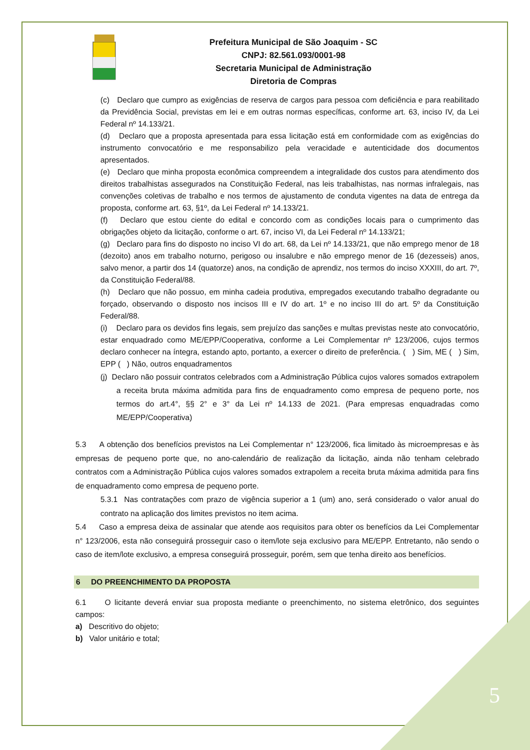Prefeitura Municipal de São Joaquim - SC
CNPJ: 82.561.093/0001-98
Secretaria Municipal de Administração
Diretoria de Compras
(c) Declaro que cumpro as exigências de reserva de cargos para pessoa com deficiência e para reabilitado da Previdência Social, previstas em lei e em outras normas específicas, conforme art. 63, inciso IV, da Lei Federal nº 14.133/21.
(d) Declaro que a proposta apresentada para essa licitação está em conformidade com as exigências do instrumento convocatório e me responsabilizo pela veracidade e autenticidade dos documentos apresentados.
(e) Declaro que minha proposta econômica compreendem a integralidade dos custos para atendimento dos direitos trabalhistas assegurados na Constituição Federal, nas leis trabalhistas, nas normas infralegais, nas convenções coletivas de trabalho e nos termos de ajustamento de conduta vigentes na data de entrega da proposta, conforme art. 63, §1º, da Lei Federal nº 14.133/21.
(f) Declaro que estou ciente do edital e concordo com as condições locais para o cumprimento das obrigações objeto da licitação, conforme o art. 67, inciso VI, da Lei Federal nº 14.133/21;
(g) Declaro para fins do disposto no inciso VI do art. 68, da Lei nº 14.133/21, que não emprego menor de 18 (dezoito) anos em trabalho noturno, perigoso ou insalubre e não emprego menor de 16 (dezesseis) anos, salvo menor, a partir dos 14 (quatorze) anos, na condição de aprendiz, nos termos do inciso XXXIII, do art. 7º, da Constituição Federal/88.
(h) Declaro que não possuo, em minha cadeia produtiva, empregados executando trabalho degradante ou forçado, observando o disposto nos incisos III e IV do art. 1º e no inciso III do art. 5º da Constituição Federal/88.
(i) Declaro para os devidos fins legais, sem prejuízo das sanções e multas previstas neste ato convocatório, estar enquadrado como ME/EPP/Cooperativa, conforme a Lei Complementar nº 123/2006, cujos termos declaro conhecer na íntegra, estando apto, portanto, a exercer o direito de preferência. ( ) Sim, ME ( ) Sim, EPP ( ) Não, outros enquadramentos
(j) Declaro não possuir contratos celebrados com a Administração Pública cujos valores somados extrapolem a receita bruta máxima admitida para fins de enquadramento como empresa de pequeno porte, nos termos do art.4°, §§ 2° e 3° da Lei nº 14.133 de 2021. (Para empresas enquadradas como ME/EPP/Cooperativa)
5.3 A obtenção dos benefícios previstos na Lei Complementar n° 123/2006, fica limitado às microempresas e às empresas de pequeno porte que, no ano-calendário de realização da licitação, ainda não tenham celebrado contratos com a Administração Pública cujos valores somados extrapolem a receita bruta máxima admitida para fins de enquadramento como empresa de pequeno porte.
5.3.1 Nas contratações com prazo de vigência superior a 1 (um) ano, será considerado o valor anual do contrato na aplicação dos limites previstos no item acima.
5.4 Caso a empresa deixa de assinalar que atende aos requisitos para obter os benefícios da Lei Complementar n° 123/2006, esta não conseguirá prosseguir caso o item/lote seja exclusivo para ME/EPP. Entretanto, não sendo o caso de item/lote exclusivo, a empresa conseguirá prosseguir, porém, sem que tenha direito aos benefícios.
6 DO PREENCHIMENTO DA PROPOSTA
6.1 O licitante deverá enviar sua proposta mediante o preenchimento, no sistema eletrônico, dos seguintes campos:
a) Descritivo do objeto;
b) Valor unitário e total;
5